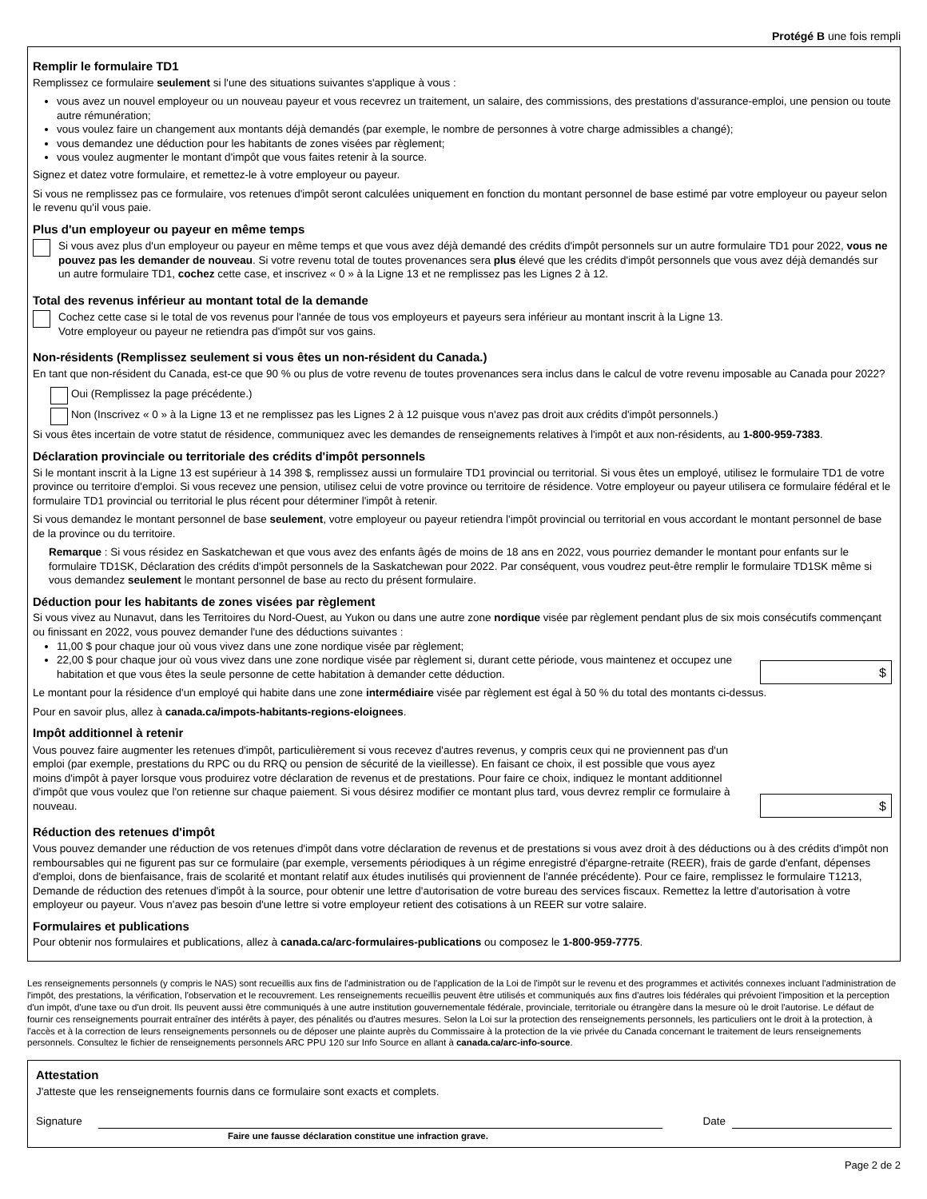Protégé B une fois rempli
Remplir le formulaire TD1
Remplissez ce formulaire seulement si l'une des situations suivantes s'applique à vous :
vous avez un nouvel employeur ou un nouveau payeur et vous recevrez un traitement, un salaire, des commissions, des prestations d'assurance-emploi, une pension ou toute autre rémunération;
vous voulez faire un changement aux montants déjà demandés (par exemple, le nombre de personnes à votre charge admissibles a changé);
vous demandez une déduction pour les habitants de zones visées par règlement;
vous voulez augmenter le montant d'impôt que vous faites retenir à la source.
Signez et datez votre formulaire, et remettez-le à votre employeur ou payeur.
Si vous ne remplissez pas ce formulaire, vos retenues d'impôt seront calculées uniquement en fonction du montant personnel de base estimé par votre employeur ou payeur selon le revenu qu'il vous paie.
Plus d'un employeur ou payeur en même temps
Si vous avez plus d'un employeur ou payeur en même temps et que vous avez déjà demandé des crédits d'impôt personnels sur un autre formulaire TD1 pour 2022, vous ne pouvez pas les demander de nouveau. Si votre revenu total de toutes provenances sera plus élevé que les crédits d'impôt personnels que vous avez déjà demandés sur un autre formulaire TD1, cochez cette case, et inscrivez « 0 » à la Ligne 13 et ne remplissez pas les Lignes 2 à 12.
Total des revenus inférieur au montant total de la demande
Cochez cette case si le total de vos revenus pour l'année de tous vos employeurs et payeurs sera inférieur au montant inscrit à la Ligne 13.
Votre employeur ou payeur ne retiendra pas d'impôt sur vos gains.
Non-résidents (Remplissez seulement si vous êtes un non-résident du Canada.)
En tant que non-résident du Canada, est-ce que 90 % ou plus de votre revenu de toutes provenances sera inclus dans le calcul de votre revenu imposable au Canada pour 2022?
Oui (Remplissez la page précédente.)
Non (Inscrivez « 0 » à la Ligne 13 et ne remplissez pas les Lignes 2 à 12 puisque vous n'avez pas droit aux crédits d'impôt personnels.)
Si vous êtes incertain de votre statut de résidence, communiquez avec les demandes de renseignements relatives à l'impôt et aux non-résidents, au 1-800-959-7383.
Déclaration provinciale ou territoriale des crédits d'impôt personnels
Si le montant inscrit à la Ligne 13 est supérieur à 14 398 $, remplissez aussi un formulaire TD1 provincial ou territorial. Si vous êtes un employé, utilisez le formulaire TD1 de votre province ou territoire d'emploi. Si vous recevez une pension, utilisez celui de votre province ou territoire de résidence. Votre employeur ou payeur utilisera ce formulaire fédéral et le formulaire TD1 provincial ou territorial le plus récent pour déterminer l'impôt à retenir.
Si vous demandez le montant personnel de base seulement, votre employeur ou payeur retiendra l'impôt provincial ou territorial en vous accordant le montant personnel de base de la province ou du territoire.
Remarque : Si vous résidez en Saskatchewan et que vous avez des enfants âgés de moins de 18 ans en 2022, vous pourriez demander le montant pour enfants sur le formulaire TD1SK, Déclaration des crédits d'impôt personnels de la Saskatchewan pour 2022. Par conséquent, vous voudrez peut-être remplir le formulaire TD1SK même si vous demandez seulement le montant personnel de base au recto du présent formulaire.
Déduction pour les habitants de zones visées par règlement
Si vous vivez au Nunavut, dans les Territoires du Nord-Ouest, au Yukon ou dans une autre zone nordique visée par règlement pendant plus de six mois consécutifs commençant ou finissant en 2022, vous pouvez demander l'une des déductions suivantes :
11,00 $ pour chaque jour où vous vivez dans une zone nordique visée par règlement;
22,00 $ pour chaque jour où vous vivez dans une zone nordique visée par règlement si, durant cette période, vous maintenez et occupez une habitation et que vous êtes la seule personne de cette habitation à demander cette déduction.
$
Le montant pour la résidence d'un employé qui habite dans une zone intermédiaire visée par règlement est égal à 50 % du total des montants ci-dessus.
Pour en savoir plus, allez à canada.ca/impots-habitants-regions-eloignees.
Impôt additionnel à retenir
Vous pouvez faire augmenter les retenues d'impôt, particulièrement si vous recevez d'autres revenus, y compris ceux qui ne proviennent pas d'un emploi (par exemple, prestations du RPC ou du RRQ ou pension de sécurité de la vieillesse). En faisant ce choix, il est possible que vous ayez moins d'impôt à payer lorsque vous produirez votre déclaration de revenus et de prestations. Pour faire ce choix, indiquez le montant additionnel d'impôt que vous voulez que l'on retienne sur chaque paiement. Si vous désirez modifier ce montant plus tard, vous devrez remplir ce formulaire à nouveau.
$
Réduction des retenues d'impôt
Vous pouvez demander une réduction de vos retenues d'impôt dans votre déclaration de revenus et de prestations si vous avez droit à des déductions ou à des crédits d'impôt non remboursables qui ne figurent pas sur ce formulaire (par exemple, versements périodiques à un régime enregistré d'épargne-retraite (REER), frais de garde d'enfant, dépenses d'emploi, dons de bienfaisance, frais de scolarité et montant relatif aux études inutilisés qui proviennent de l'année précédente). Pour ce faire, remplissez le formulaire T1213, Demande de réduction des retenues d'impôt à la source, pour obtenir une lettre d'autorisation de votre bureau des services fiscaux. Remettez la lettre d'autorisation à votre employeur ou payeur. Vous n'avez pas besoin d'une lettre si votre employeur retient des cotisations à un REER sur votre salaire.
Formulaires et publications
Pour obtenir nos formulaires et publications, allez à canada.ca/arc-formulaires-publications ou composez le 1-800-959-7775.
Les renseignements personnels (y compris le NAS) sont recueillis aux fins de l'administration ou de l'application de la Loi de l'impôt sur le revenu et des programmes et activités connexes incluant l'administration de l'impôt, des prestations, la vérification, l'observation et le recouvrement. Les renseignements recueillis peuvent être utilisés et communiqués aux fins d'autres lois fédérales qui prévoient l'imposition et la perception d'un impôt, d'une taxe ou d'un droit. Ils peuvent aussi être communiqués à une autre institution gouvernementale fédérale, provinciale, territoriale ou étrangère dans la mesure où le droit l'autorise. Le défaut de fournir ces renseignements pourrait entraîner des intérêts à payer, des pénalités ou d'autres mesures. Selon la Loi sur la protection des renseignements personnels, les particuliers ont le droit à la protection, à l'accès et à la correction de leurs renseignements personnels ou de déposer une plainte auprès du Commissaire à la protection de la vie privée du Canada concernant le traitement de leurs renseignements personnels. Consultez le fichier de renseignements personnels ARC PPU 120 sur Info Source en allant à canada.ca/arc-info-source.
Attestation
J'atteste que les renseignements fournis dans ce formulaire sont exacts et complets.
Signature
Date
Faire une fausse déclaration constitue une infraction grave.
Page 2 de 2